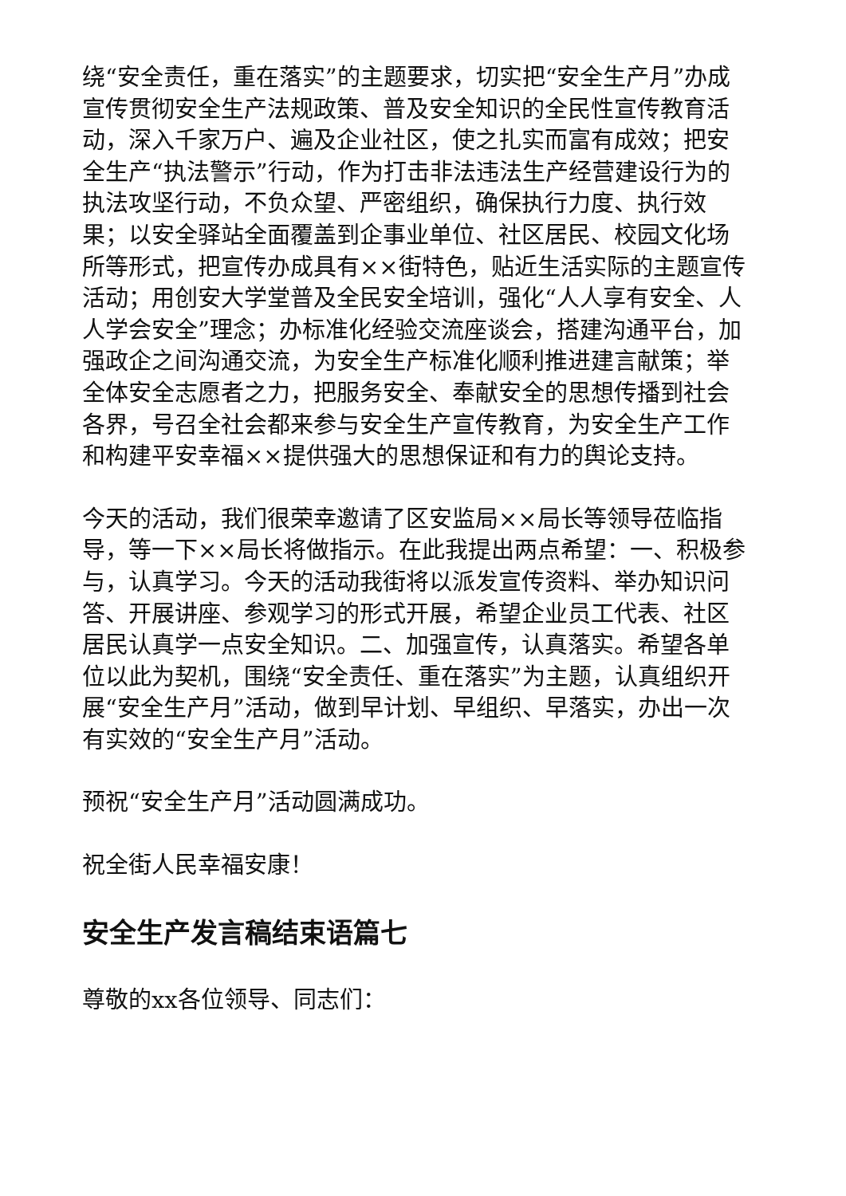绕“安全责任，重在落实”的主题要求，切实把“安全生产月”办成宣传贯彻安全生产法规政策、普及安全知识的全民性宣传教育活动，深入千家万户、遍及企业社区，使之扎实而富有成效；把安全生产“执法警示”行动，作为打击非法违法生产经营建设行为的执法攻坚行动，不负众望、严密组织，确保执行力度、执行效果；以安全驿站全面覆盖到企事业单位、社区居民、校园文化场所等形式，把宣传办成具有××街特色，贴近生活实际的主题宣传活动；用创安大学堂普及全民安全培训，强化“人人享有安全、人人学会安全”理念；办标准化经验交流座谈会，搭建沟通平台，加强政企之间沟通交流，为安全生产标准化顺利推进建言献策；举全体安全志愿者之力，把服务安全、奉献安全的思想传播到社会各界，号召全社会都来参与安全生产宣传教育，为安全生产工作和构建平安幸福××提供强大的思想保证和有力的舆论支持。
今天的活动，我们很荣幸邀请了区安监局××局长等领导莅临指导，等一下××局长将做指示。在此我提出两点希望：一、积极参与，认真学习。今天的活动我街将以派发宣传资料、举办知识问答、开展讲座、参观学习的形式开展，希望企业员工代表、社区居民认真学一点安全知识。二、加强宣传，认真落实。希望各单位以此为契机，围绕“安全责任、重在落实”为主题，认真组织开展“安全生产月”活动，做到早计划、早组织、早落实，办出一次有实效的“安全生产月”活动。
预祝“安全生产月”活动圆满成功。
祝全街人民幸福安康！
安全生产发言稿结束语篇七
尊敬的xx各位领导、同志们：